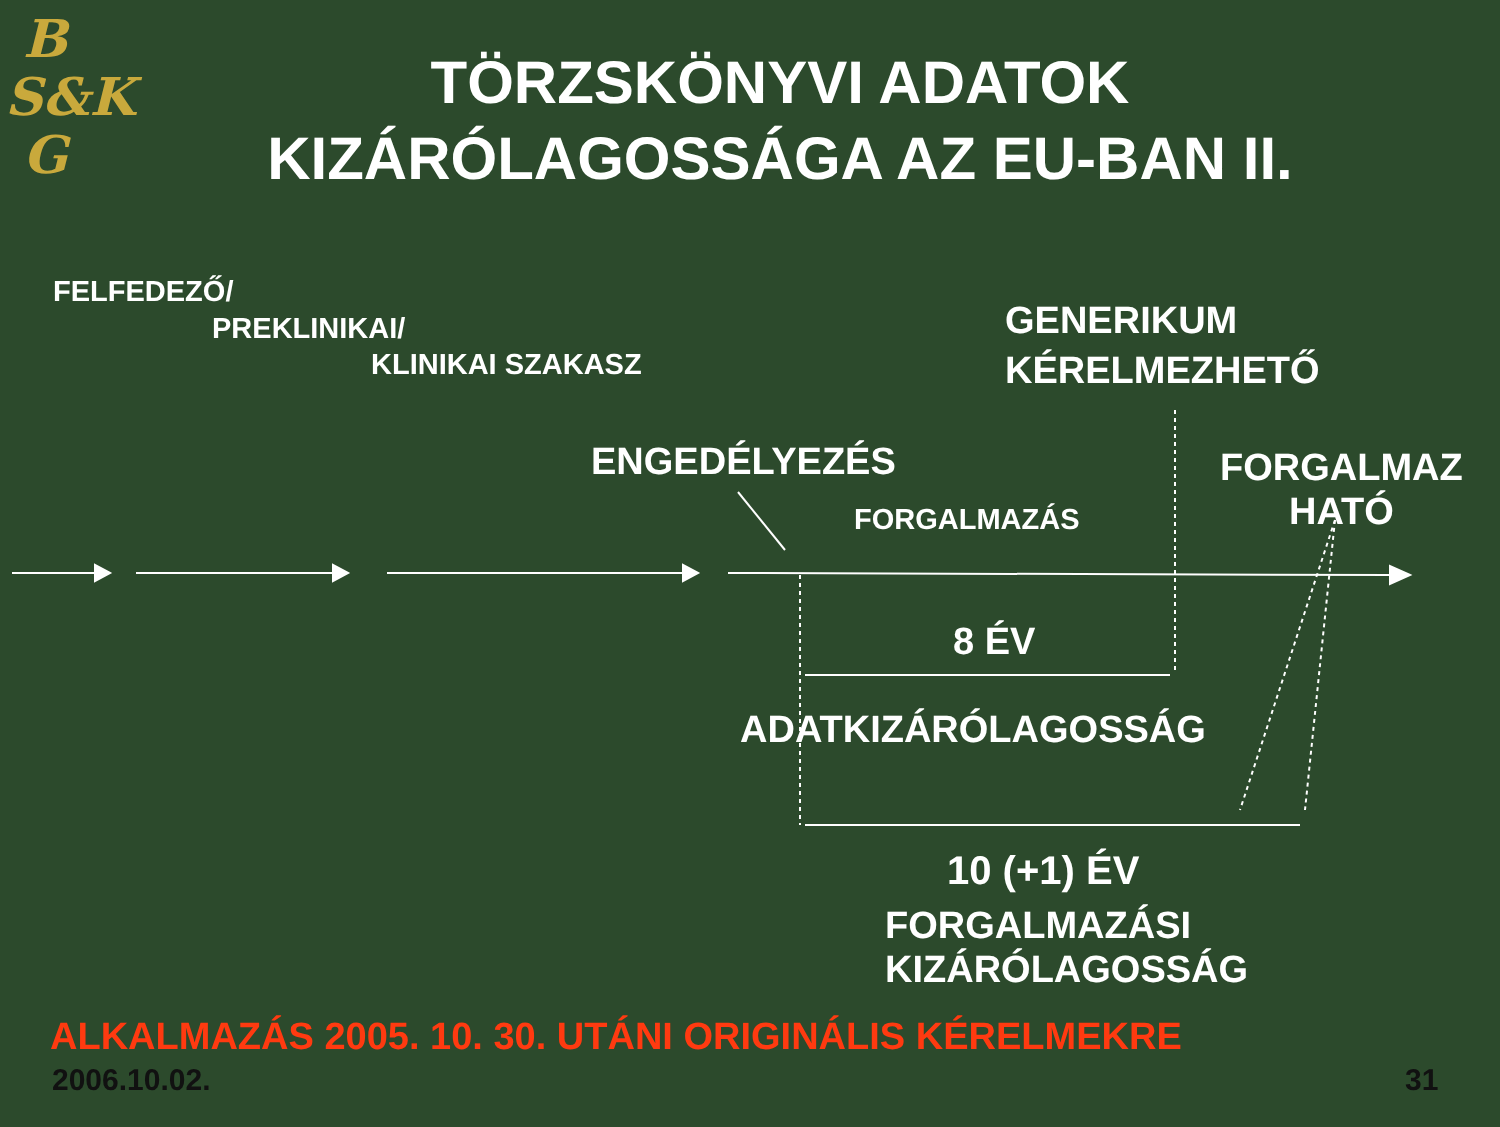B
S&K
G
TÖRZSKÖNYVI ADATOK KIZÁRÓLAGOSSÁGA AZ EU-BAN II.
FELFEDEZŐ/
PREKLINIKAI/
KLINIKAI SZAKASZ
GENERIKUM
KÉRELMEZHETŐ
ENGEDÉLYEZÉS
FORGALMAZ
HATÓ
FORGALMAZÁS
8 ÉV
ADATKIZÁRÓLAGOSSÁG
10 (+1) ÉV
FORGALMAZÁSI
KIZÁRÓLAGOSSÁG
ALKALMAZÁS 2005. 10. 30. UTÁNI ORIGINÁLIS KÉRELMEKRE
2006.10.02. 31